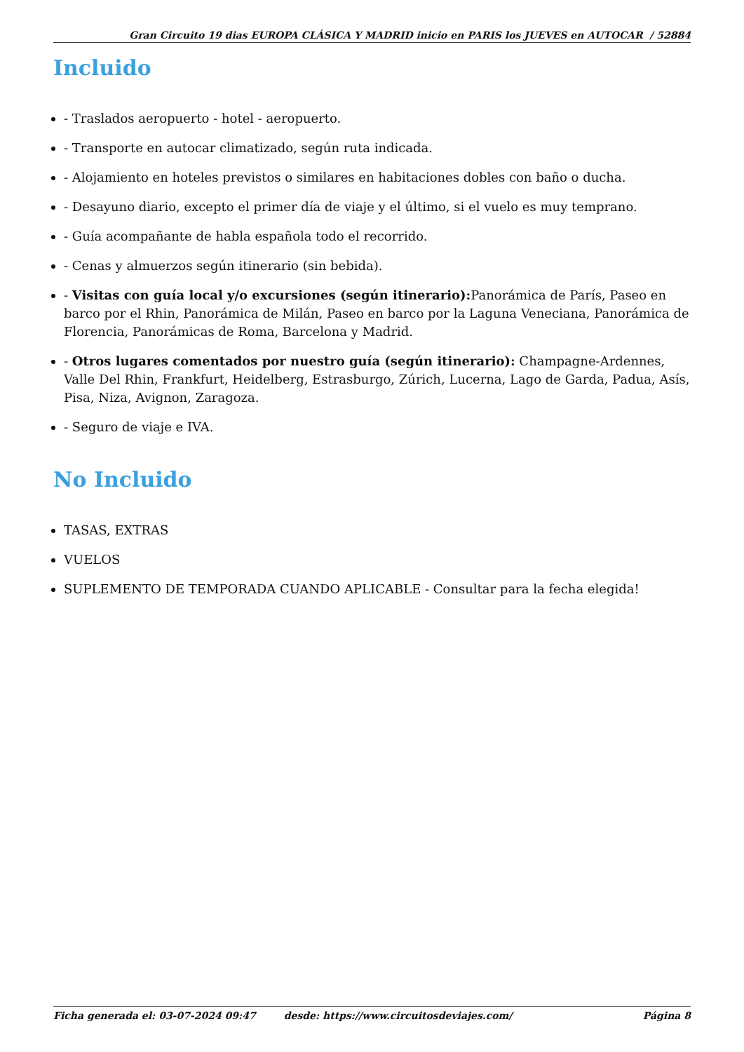Gran Circuito 19 dias EUROPA CLÁSICA Y MADRID inicio en PARIS los JUEVES en AUTOCAR / 52884
Incluido
- Traslados aeropuerto - hotel - aeropuerto.
- Transporte en autocar climatizado, según ruta indicada.
- Alojamiento en hoteles previstos o similares en habitaciones dobles con baño o ducha.
- Desayuno diario, excepto el primer día de viaje y el último, si el vuelo es muy temprano.
- Guía acompañante de habla española todo el recorrido.
- Cenas y almuerzos según itinerario (sin bebida).
- Visitas con guía local y/o excursiones (según itinerario): Panorámica de París, Paseo en barco por el Rhin, Panorámica de Milán, Paseo en barco por la Laguna Veneciana, Panorámica de Florencia, Panorámicas de Roma, Barcelona y Madrid.
- Otros lugares comentados por nuestro guía (según itinerario): Champagne-Ardennes, Valle Del Rhin, Frankfurt, Heidelberg, Estrasburgo, Zúrich, Lucerna, Lago de Garda, Padua, Asís, Pisa, Niza, Avignon, Zaragoza.
- Seguro de viaje e IVA.
No Incluido
TASAS, EXTRAS
VUELOS
SUPLEMENTO DE TEMPORADA CUANDO APLICABLE - Consultar para la fecha elegida!
Ficha generada el: 03-07-2024 09:47 desde: https://www.circuitosdeviajes.com/ Página 8